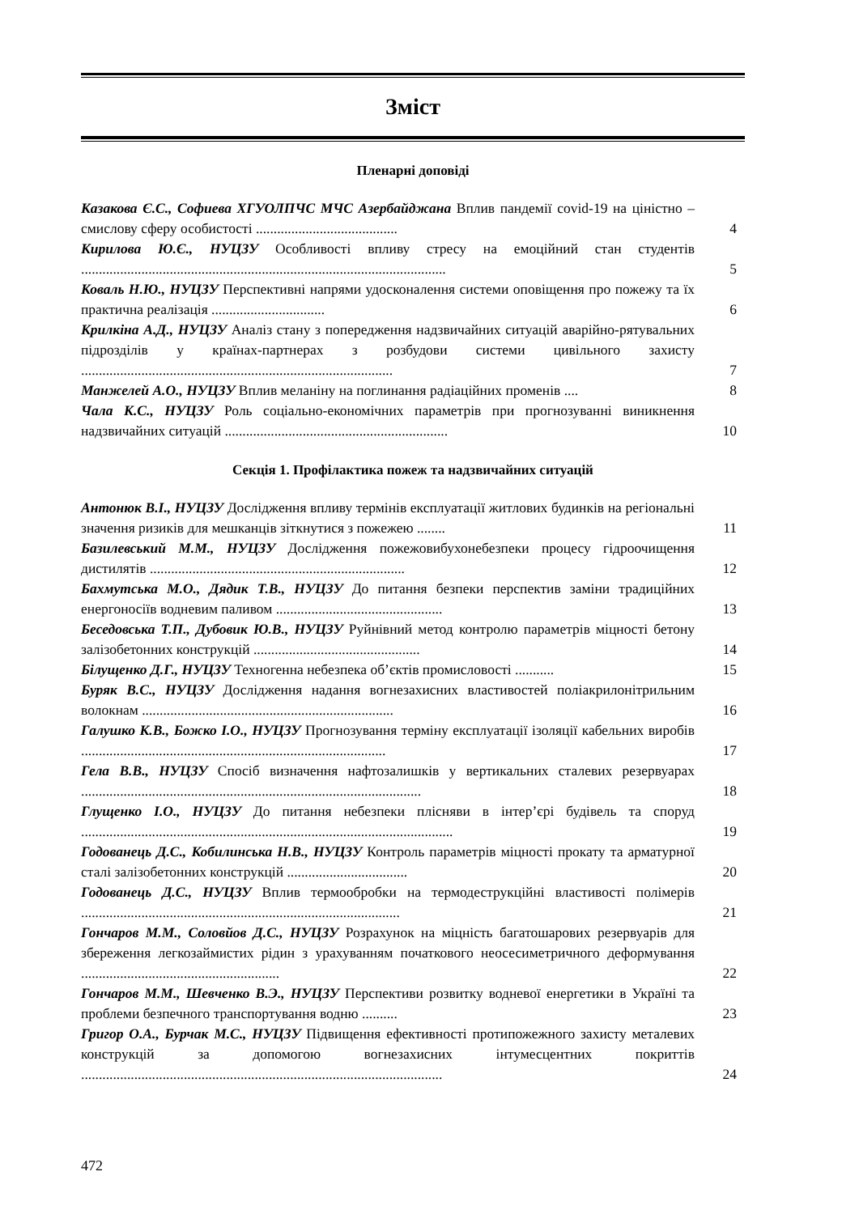Зміст
Пленарні доповіді
Казакова Є.С., Софиева ХГУОЛПЧС МЧС Азербайджана Вплив пандемії covid-19 на ціністно – смислову сферу особистості ........................................
4
Кирилова Ю.Є., НУЦЗУ Особливості впливу стресу на емоційний стан студентів .......................................................................................................
5
Коваль Н.Ю., НУЦЗУ Перспективні напрями удосконалення системи оповіщення про пожежу та їх практична реалізація ................................
6
Крилкіна А.Д., НУЦЗУ Аналіз стану з попередження надзвичайних ситуацій аварійно-рятувальних підрозділів у країнах-партнерах з розбудови системи цивільного захисту ........................................................................................
7
Манжелей А.О., НУЦЗУ Вплив меланіну на поглинання радіаційних променів ....
8
Чала К.С., НУЦЗУ Роль соціально-економічних параметрів при прогнозуванні виникнення надзвичайних ситуацій ...............................................................
10
Секція 1. Профілактика пожеж та надзвичайних ситуацій
Антонюк В.І., НУЦЗУ Дослідження впливу термінів експлуатації житлових будинків на регіональні значення ризиків для мешканців зіткнутися з пожежею ........
11
Базилевський М.М., НУЦЗУ Дослідження пожежовибухонебезпеки процесу гідроочищення дистилятів ........................................................................
12
Бахмутська М.О., Дядик Т.В., НУЦЗУ До питання безпеки перспектив заміни традиційних енергоносіїв водневим паливом ...............................................
13
Беседовська Т.П., Дубовик Ю.В., НУЦЗУ Руйнівний метод контролю параметрів міцності бетону залізобетонних конструкцій ...............................................
14
Білущенко Д.Г., НУЦЗУ Техногенна небезпека об’єктів промисловості ...........
15
Буряк В.С., НУЦЗУ Дослідження надання вогнезахисних властивостей поліакрилонітрильним волокнам .......................................................................
16
Галушко К.В., Божко І.О., НУЦЗУ Прогнозування терміну експлуатації ізоляції кабельних виробів ......................................................................................
17
Гела В.В., НУЦЗУ Спосіб визначення нафтозалишків у вертикальних сталевих резервуарах ................................................................................................
18
Глущенко І.О., НУЦЗУ До питання небезпеки плісняви в інтер’єрі будівель та споруд .........................................................................................................
19
Годованець Д.С., Кобилинська Н.В., НУЦЗУ Контроль параметрів міцності прокату та арматурної сталі залізобетонних конструкцій ..................................
20
Годованець Д.С., НУЦЗУ Вплив термообробки на термодеструкційні властивості полімерів ..........................................................................................
21
Гончаров М.М., Соловйов Д.С., НУЦЗУ Розрахунок на міцність багатошарових резервуарів для збереження легкозаймистих рідин з урахуванням початкового неосесиметричного деформування ........................................................
22
Гончаров М.М., Шевченко В.Э., НУЦЗУ Перспективи розвитку водневої енергетики в Україні та проблеми безпечного транспортування водню ..........
23
Григор О.А., Бурчак М.С., НУЦЗУ Підвищення ефективності протипожежного захисту металевих конструкцій за допомогою вогнезахисних інтумесцентних покриттів ......................................................................................................
24
472